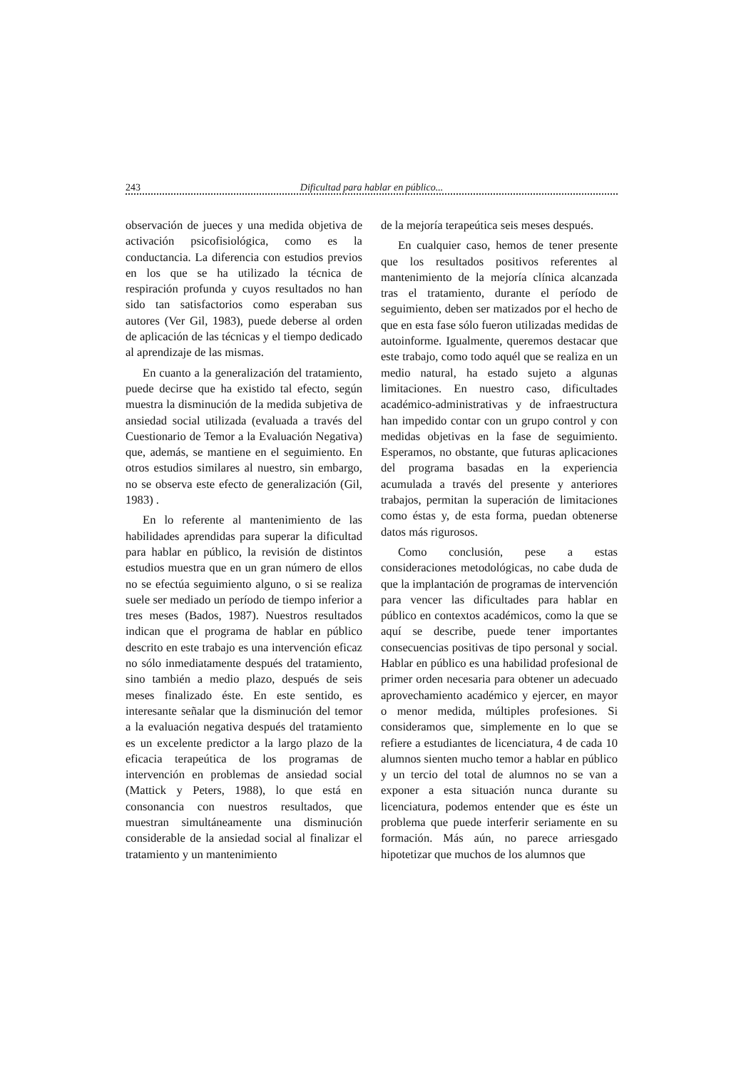243 Dificultad para hablar en público...
observación de jueces y una medida objetiva de activación psicofisiológica, como es la conductancia. La diferencia con estudios previos en los que se ha utilizado la técnica de respiración profunda y cuyos resultados no han sido tan satisfactorios como esperaban sus autores (Ver Gil, 1983), puede deberse al orden de aplicación de las técnicas y el tiempo dedicado al aprendizaje de las mismas.
En cuanto a la generalización del tratamiento, puede decirse que ha existido tal efecto, según muestra la disminución de la medida subjetiva de ansiedad social utilizada (evaluada a través del Cuestionario de Temor a la Evaluación Negativa) que, además, se mantiene en el seguimiento. En otros estudios similares al nuestro, sin embargo, no se observa este efecto de generalización (Gil, 1983) .
En lo referente al mantenimiento de las habilidades aprendidas para superar la dificultad para hablar en público, la revisión de distintos estudios muestra que en un gran número de ellos no se efectúa seguimiento alguno, o si se realiza suele ser mediado un período de tiempo inferior a tres meses (Bados, 1987). Nuestros resultados indican que el programa de hablar en público descrito en este trabajo es una intervención eficaz no sólo inmediatamente después del tratamiento, sino también a medio plazo, después de seis meses finalizado éste. En este sentido, es interesante señalar que la disminución del temor a la evaluación negativa después del tratamiento es un excelente predictor a la largo plazo de la eficacia terapeútica de los programas de intervención en problemas de ansiedad social (Mattick y Peters, 1988), lo que está en consonancia con nuestros resultados, que muestran simultáneamente una disminución considerable de la ansiedad social al finalizar el tratamiento y un mantenimiento
de la mejoría terapeútica seis meses después.
En cualquier caso, hemos de tener presente que los resultados positivos referentes al mantenimiento de la mejoría clínica alcanzada tras el tratamiento, durante el período de seguimiento, deben ser matizados por el hecho de que en esta fase sólo fueron utilizadas medidas de autoinforme. Igualmente, queremos destacar que este trabajo, como todo aquél que se realiza en un medio natural, ha estado sujeto a algunas limitaciones. En nuestro caso, dificultades académico-administrativas y de infraestructura han impedido contar con un grupo control y con medidas objetivas en la fase de seguimiento. Esperamos, no obstante, que futuras aplicaciones del programa basadas en la experiencia acumulada a través del presente y anteriores trabajos, permitan la superación de limitaciones como éstas y, de esta forma, puedan obtenerse datos más rigurosos.
Como conclusión, pese a estas consideraciones metodológicas, no cabe duda de que la implantación de programas de intervención para vencer las dificultades para hablar en público en contextos académicos, como la que se aquí se describe, puede tener importantes consecuencias positivas de tipo personal y social. Hablar en público es una habilidad profesional de primer orden necesaria para obtener un adecuado aprovechamiento académico y ejercer, en mayor o menor medida, múltiples profesiones. Si consideramos que, simplemente en lo que se refiere a estudiantes de licenciatura, 4 de cada 10 alumnos sienten mucho temor a hablar en público y un tercio del total de alumnos no se van a exponer a esta situación nunca durante su licenciatura, podemos entender que es éste un problema que puede interferir seriamente en su formación. Más aún, no parece arriesgado hipotetizar que muchos de los alumnos que